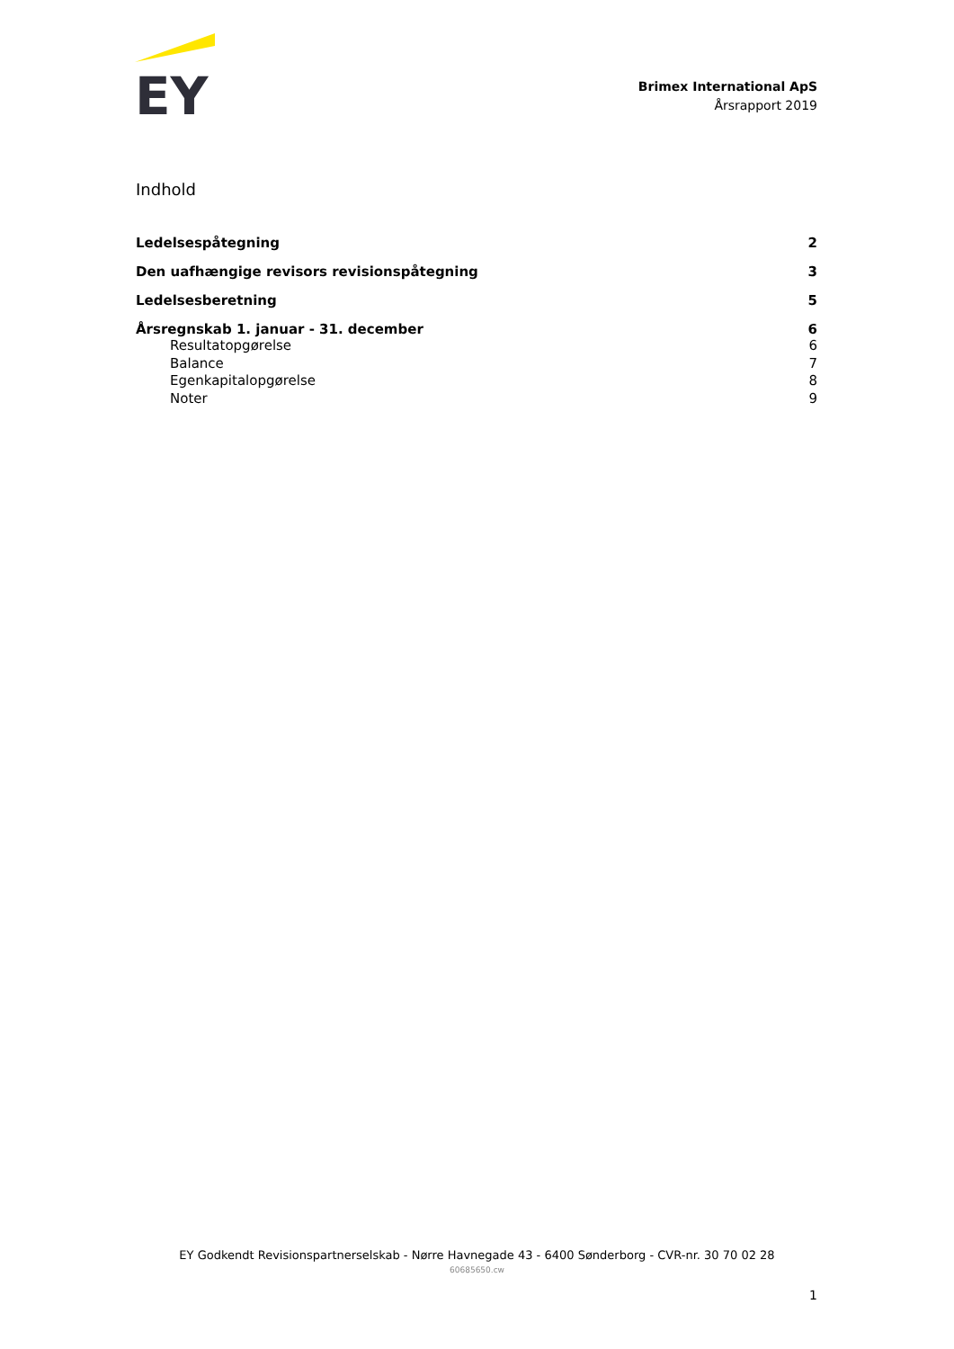EY
Brimex International ApS
Årsrapport 2019
Indhold
Ledelsespåtegning 2
Den uafhængige revisors revisionspåtegning 3
Ledelsesberetning 5
Årsregnskab 1. januar - 31. december 6
Resultatopgørelse 6
Balance 7
Egenkapitalopgørelse 8
Noter 9
EY Godkendt Revisionspartnerselskab - Nørre Havnegade 43 - 6400 Sønderborg - CVR-nr. 30 70 02 28
60685650.cw
1